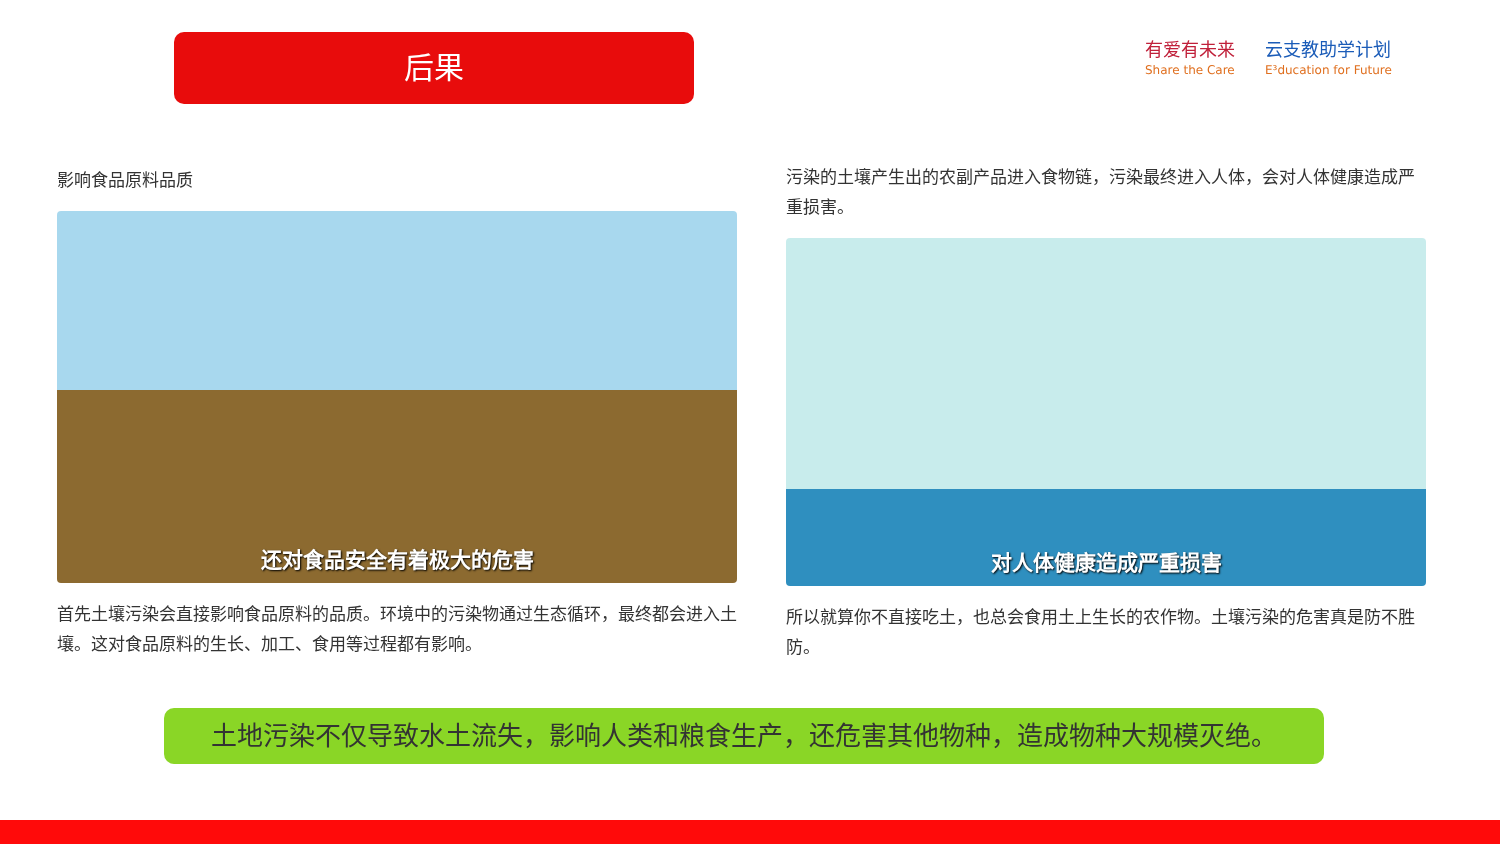后果
有爱有未来
Share the Care
云支教助学计划
E³ducation for Future
影响食品原料品质
还对食品安全有着极大的危害
首先土壤污染会直接影响食品原料的品质。环境中的污染物通过生态循环，最终都会进入土壤。这对食品原料的生长、加工、食用等过程都有影响。
污染的土壤产生出的农副产品进入食物链，污染最终进入人体，会对人体健康造成严重损害。
对人体健康造成严重损害
所以就算你不直接吃土，也总会食用土上生长的农作物。土壤污染的危害真是防不胜防。
土地污染不仅导致水土流失，影响人类和粮食生产，还危害其他物种，造成物种大规模灭绝。